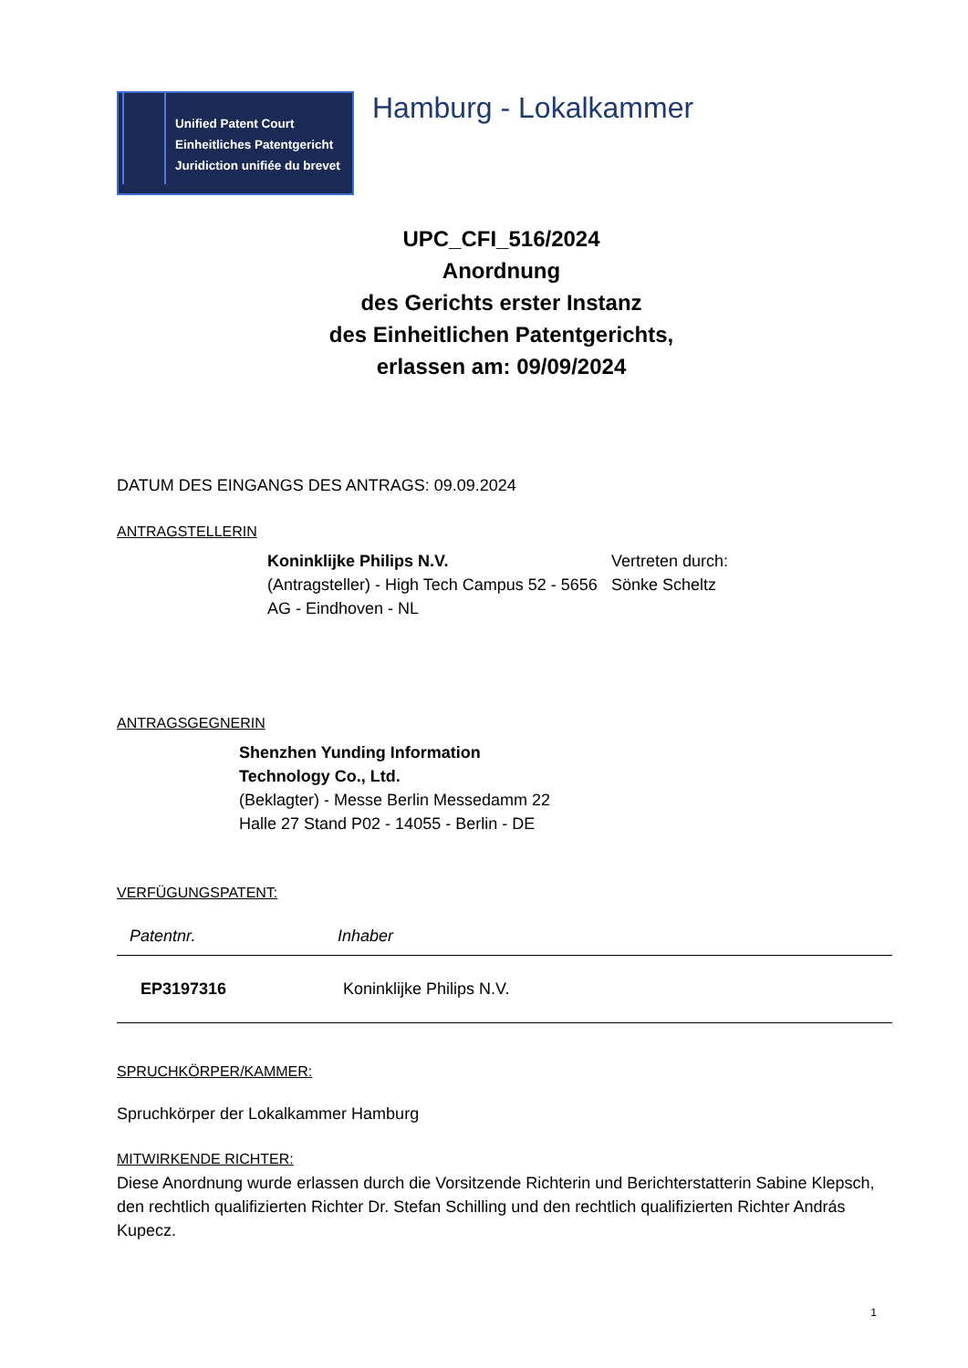Unified Patent Court
Einheitliches Patentgericht
Juridiction unifiée du brevet
Hamburg - Lokalkammer
UPC_CFI_516/2024
Anordnung
des Gerichts erster Instanz
des Einheitlichen Patentgerichts,
erlassen am: 09/09/2024
DATUM DES EINGANGS DES ANTRAGS: 09.09.2024
ANTRAGSTELLERIN
Koninklijke Philips N.V.
(Antragsteller) - High Tech Campus 52 - 5656 AG - Eindhoven - NL
Vertreten durch:
Sönke Scheltz
ANTRAGSGEGNERIN
Shenzhen Yunding Information Technology Co., Ltd.
(Beklagter) - Messe Berlin Messedamm 22 Halle 27 Stand P02 - 14055 - Berlin - DE
VERFÜGUNGSPATENT:
| Patentnr. | Inhaber |
| --- | --- |
| EP3197316 | Koninklijke Philips N.V. |
SPRUCHKÖRPER/KAMMER:
Spruchkörper der Lokalkammer Hamburg
MITWIRKENDE RICHTER:
Diese Anordnung wurde erlassen durch die Vorsitzende Richterin und Berichterstatterin Sabine Klepsch, den rechtlich qualifizierten Richter Dr. Stefan Schilling und den rechtlich qualifizierten Richter András Kupecz.
1